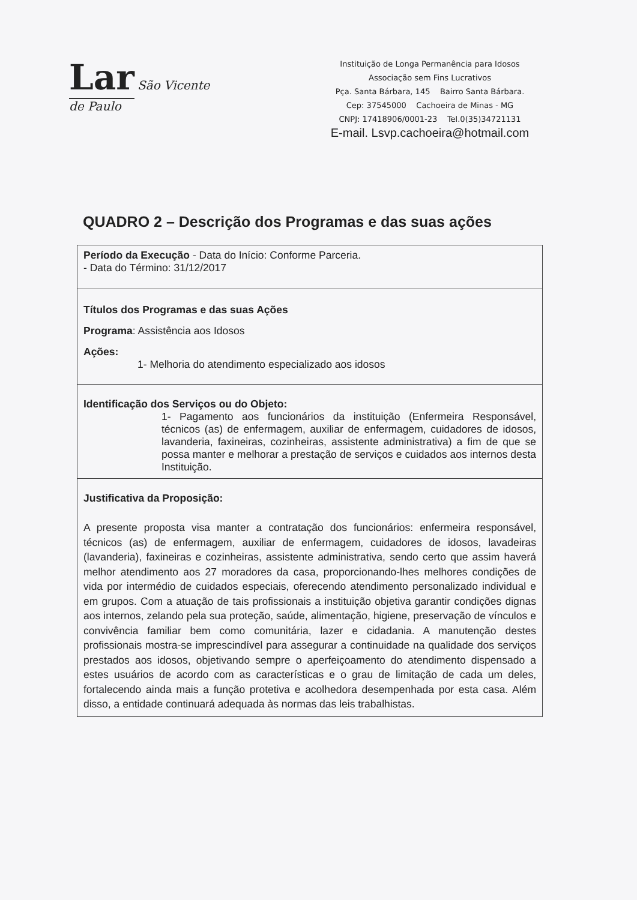Lar São Vicente de Paulo
Instituição de Longa Permanência para Idosos
Associação sem Fins Lucrativos
Pça. Santa Bárbara, 145 Bairro Santa Bárbara.
Cep: 37545000 Cachoeira de Minas - MG
CNPJ: 17418906/0001-23 Tel.0(35)34721131
E-mail. Lsvp.cachoeira@hotmail.com
QUADRO 2 – Descrição dos Programas e das suas ações
| Período da Execução - Data do Início: Conforme Parceria. - Data do Término: 31/12/2017 |
| Títulos dos Programas e das suas Ações Programa : Assistência aos Idosos Ações: 1- Melhoria do atendimento especializado aos idosos |
| Identificação dos Serviços ou do Objeto: 1- Pagamento aos funcionários da instituição (Enfermeira Responsável, técnicos (as) de enfermagem, auxiliar de enfermagem, cuidadores de idosos, lavanderia, faxineiras, cozinheiras, assistente administrativa) a fim de que se possa manter e melhorar a prestação de serviços e cuidados aos internos desta Instituição. |
| Justificativa da Proposição: A presente proposta visa manter a contratação dos funcionários: enfermeira responsável, técnicos (as) de enfermagem, auxiliar de enfermagem, cuidadores de idosos, lavadeiras (lavanderia), faxineiras e cozinheiras, assistente administrativa, sendo certo que assim haverá melhor atendimento aos 27 moradores da casa, proporcionando-lhes melhores condições de vida por intermédio de cuidados especiais, oferecendo atendimento personalizado individual e em grupos. Com a atuação de tais profissionais a instituição objetiva garantir condições dignas aos internos, zelando pela sua proteção, saúde, alimentação, higiene, preservação de vínculos e convivência familiar bem como comunitária, lazer e cidadania. A manutenção destes profissionais mostra-se imprescindível para assegurar a continuidade na qualidade dos serviços prestados aos idosos, objetivando sempre o aperfeiçoamento do atendimento dispensado a estes usuários de acordo com as características e o grau de limitação de cada um deles, fortalecendo ainda mais a função protetiva e acolhedora desempenhada por esta casa. Além disso, a entidade continuará adequada às normas das leis trabalhistas. |